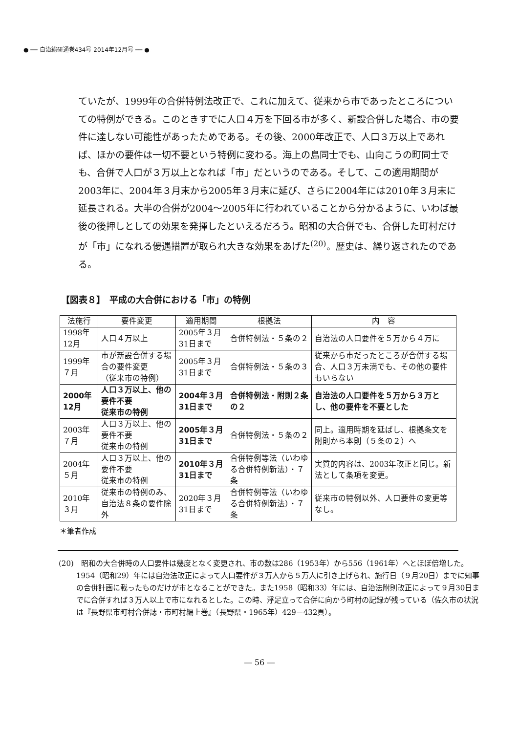● ── 自治総研通巻434号 2014年12月号 ── ●
ていたが、1999年の合併特例法改正で、これに加えて、従来から市であったところについての特例ができる。このときすでに人口４万を下回る市が多く、新設合併した場合、市の要件に達しない可能性があったためである。その後、2000年改正で、人口３万以上であれば、ほかの要件は一切不要という特例に変わる。海上の島同士でも、山向こうの町同士でも、合併で人口が３万以上となれば「市」だというのである。そして、この適用期間が2003年に、2004年３月末から2005年３月末に延び、さらに2004年には2010年３月末に延長される。大半の合併が2004〜2005年に行われていることから分かるように、いわば最後の後押しとしての効果を発揮したといえるだろう。昭和の大合併でも、合併した町村だけが「市」になれる優遇措置が取られ大きな効果をあげた<sup>(20)</sup>。歴史は、繰り返されたのである。
【図表８】　平成の大合併における「市」の特例
| 法施行 | 要件変更 | 適用期間 | 根拠法 | 内 容 |
| --- | --- | --- | --- | --- |
| 1998年12月 | 人口４万以上 | 2005年３月31日まで | 合併特例法・５条の２ | 自治法の人口要件を５万から４万に |
| 1999年７月 | 市が新設合併する場合の要件変更 （従来市の特例） | 2005年３月31日まで | 合併特例法・５条の３ | 従来から市だったところが合併する場合、人口３万未満でも、その他の要件もいらない |
| 2000年12月 | 人口３万以上、他の要件不要 従来市の特例 | 2004年３月31日まで | 合併特例法・附則２条の２ | 自治法の人口要件を５万から３万とし、他の要件を不要とした |
| 2003年７月 | 人口３万以上、他の要件不要 従来市の特例 | 2005年３月31日まで | 合併特例法・５条の２ | 同上。適用時期を延ばし、根拠条文を附則から本則（５条の２）へ |
| 2004年５月 | 人口３万以上、他の要件不要 従来市の特例 | 2010年３月31日まで | 合併特例等法（いわゆる合併特例新法）・７条 | 実質的内容は、2003年改正と同じ。新法として条項を変更。 |
| 2010年３月 | 従来市の特例のみ、自治法８条の要件除外 | 2020年３月31日まで | 合併特例等法（いわゆる合併特例新法）・７条 | 従来市の特例以外、人口要件の変更等なし。 |
＊筆者作成
(20)　昭和の大合併時の人口要件は幾度となく変更され、市の数は286（1953年）から556（1961年）へとほぼ倍増した。1954（昭和29）年には自治法改正によって人口要件が３万人から５万人に引き上げられ、施行日（９月20日）までに知事の合併計画に載ったものだけが市となることができた。また1958（昭和33）年には、自治法附則改正によって９月30日までに合併すれば３万人以上で市になれるとした。この時、浮足立って合併に向かう町村の記録が残っている（佐久市の状況は『長野県市町村合併誌・市町村編上巻』（長野県・1965年）429－432頁）。
― 56 ―